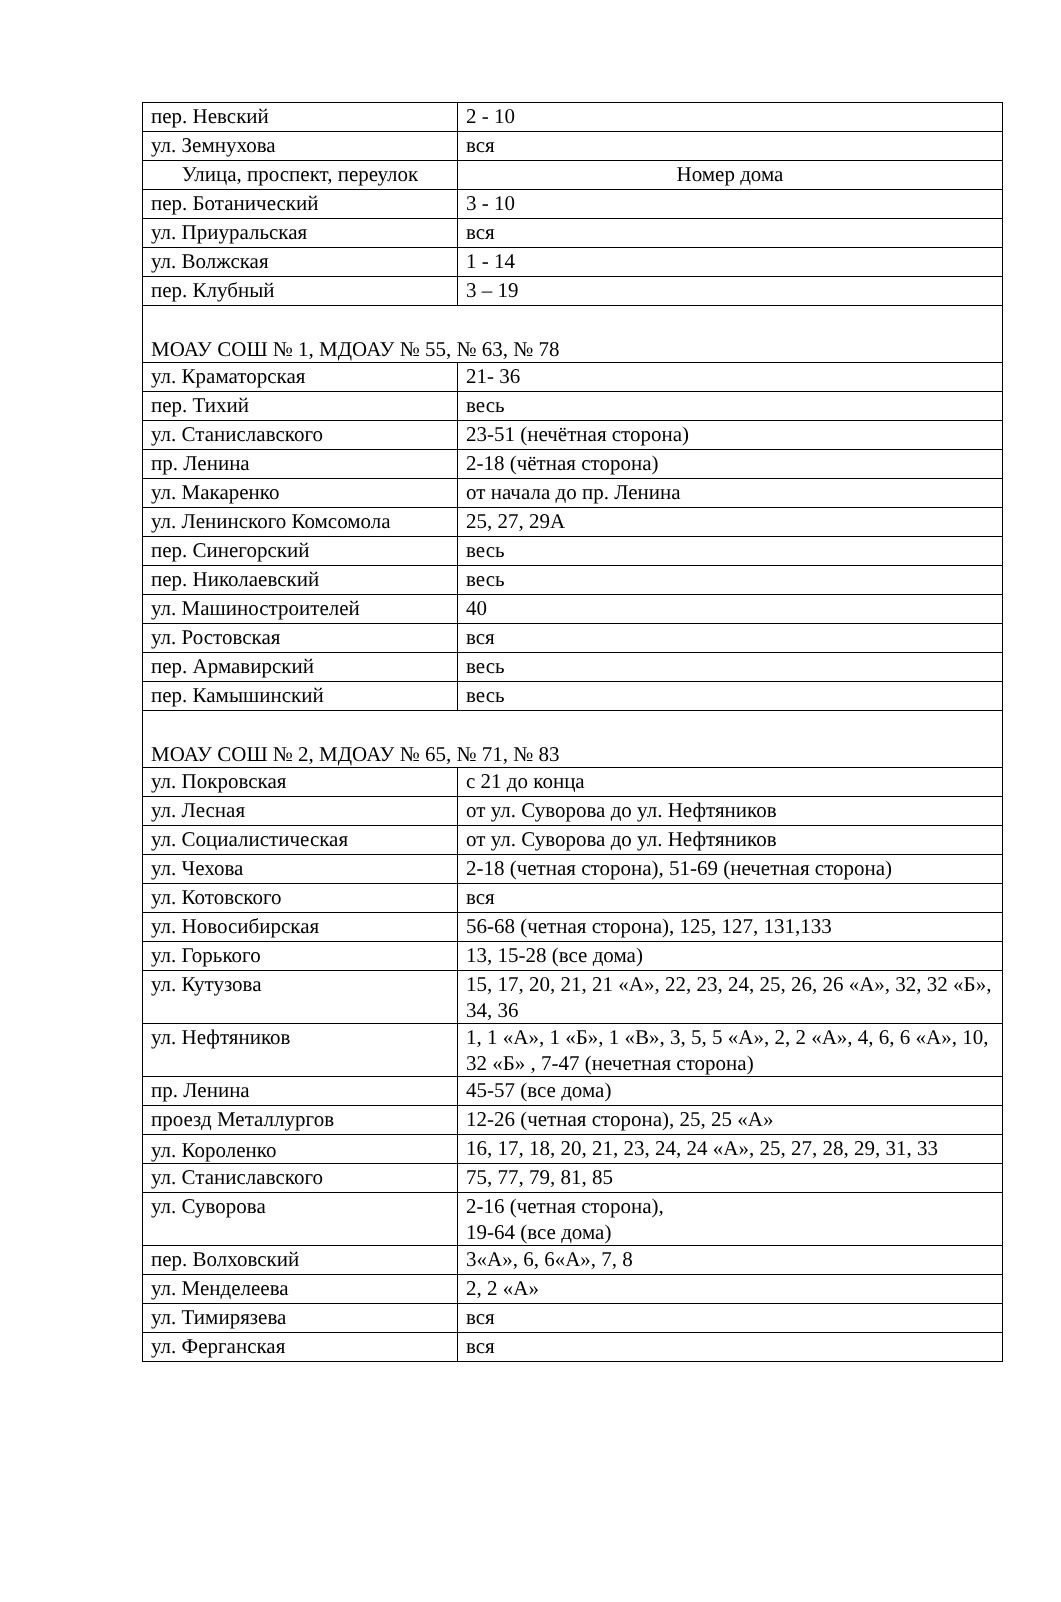| пер. Невский | 2 - 10 |
| ул. Земнухова | вся |
| Улица, проспект, переулок | Номер дома |
| пер. Ботанический | 3 - 10 |
| ул. Приуральская | вся |
| ул. Волжская | 1 - 14 |
| пер. Клубный | 3 – 19 |
| МОАУ СОШ № 1, МДОАУ № 55, № 63, № 78 | |
| ул. Краматорская | 21- 36 |
| пер. Тихий | весь |
| ул. Станиславского | 23-51 (нечётная сторона) |
| пр. Ленина | 2-18 (чётная сторона) |
| ул. Макаренко | от начала до пр. Ленина |
| ул. Ленинского Комсомола | 25, 27, 29А |
| пер. Синегорский | весь |
| пер. Николаевский | весь |
| ул. Машиностроителей | 40 |
| ул. Ростовская | вся |
| пер. Армавирский | весь |
| пер. Камышинский | весь |
| МОАУ СОШ № 2, МДОАУ № 65, № 71, № 83 | |
| ул. Покровская | с 21 до конца |
| ул. Лесная | от ул. Суворова до ул. Нефтяников |
| ул. Социалистическая | от ул. Суворова до ул. Нефтяников |
| ул. Чехова | 2-18 (четная сторона), 51-69 (нечетная сторона) |
| ул. Котовского | вся |
| ул. Новосибирская | 56-68 (четная сторона), 125, 127, 131,133 |
| ул. Горького | 13, 15-28 (все дома) |
| ул. Кутузова | 15, 17, 20, 21, 21 «А», 22, 23, 24, 25, 26, 26 «А», 32, 32 «Б», 34, 36 |
| ул. Нефтяников | 1, 1 «А», 1 «Б», 1 «В», 3, 5, 5 «А», 2, 2 «А», 4, 6, 6 «А», 10, 32 «Б» , 7-47 (нечетная сторона) |
| пр. Ленина | 45-57 (все дома) |
| проезд Металлургов | 12-26 (четная сторона), 25, 25 «А» |
| ул. Короленко | 16, 17, 18, 20, 21, 23, 24, 24 «А», 25, 27, 28, 29, 31, 33 |
| ул. Станиславского | 75, 77, 79, 81, 85 |
| ул. Суворова | 2-16 (четная сторона), 19-64 (все дома) |
| пер. Волховский | 3«А», 6, 6«А», 7, 8 |
| ул. Менделеева | 2, 2 «А» |
| ул. Тимирязева | вся |
| ул. Ферганская | вся |